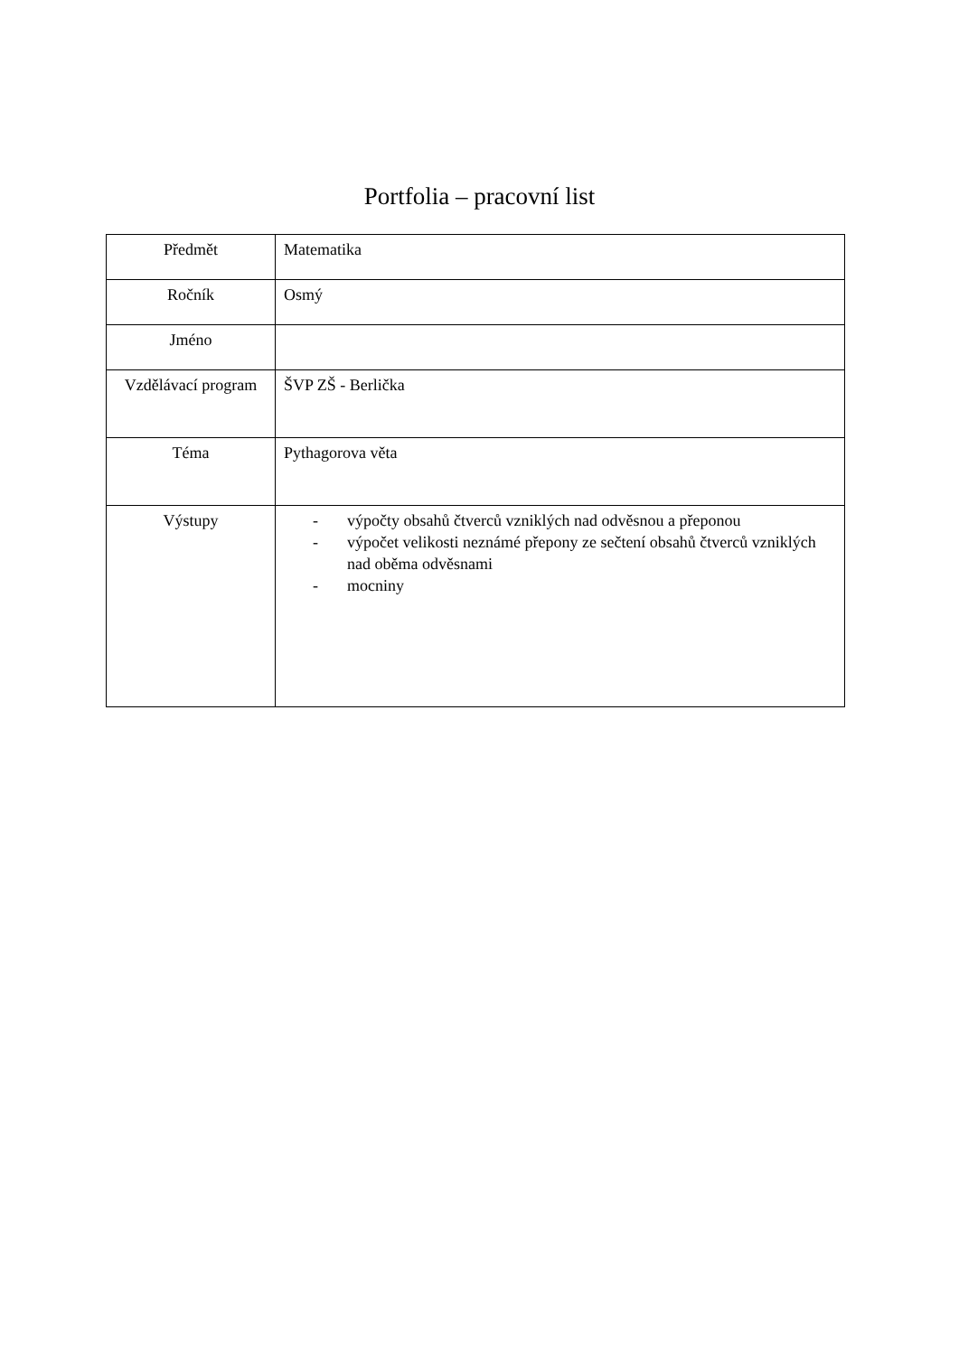Portfolia – pracovní list
| Předmět | Matematika |
| Ročník | Osmý |
| Jméno | |
| Vzdělávací program | ŠVP ZŠ - Berlička |
| Téma | Pythagorova věta |
| Výstupy | - výpočty obsahů čtverců vzniklých nad odvěsnou a přeponou - výpočet velikosti neznámé přepony ze sečtení obsahů čtverců vzniklých nad oběma odvěsnami - mocniny |